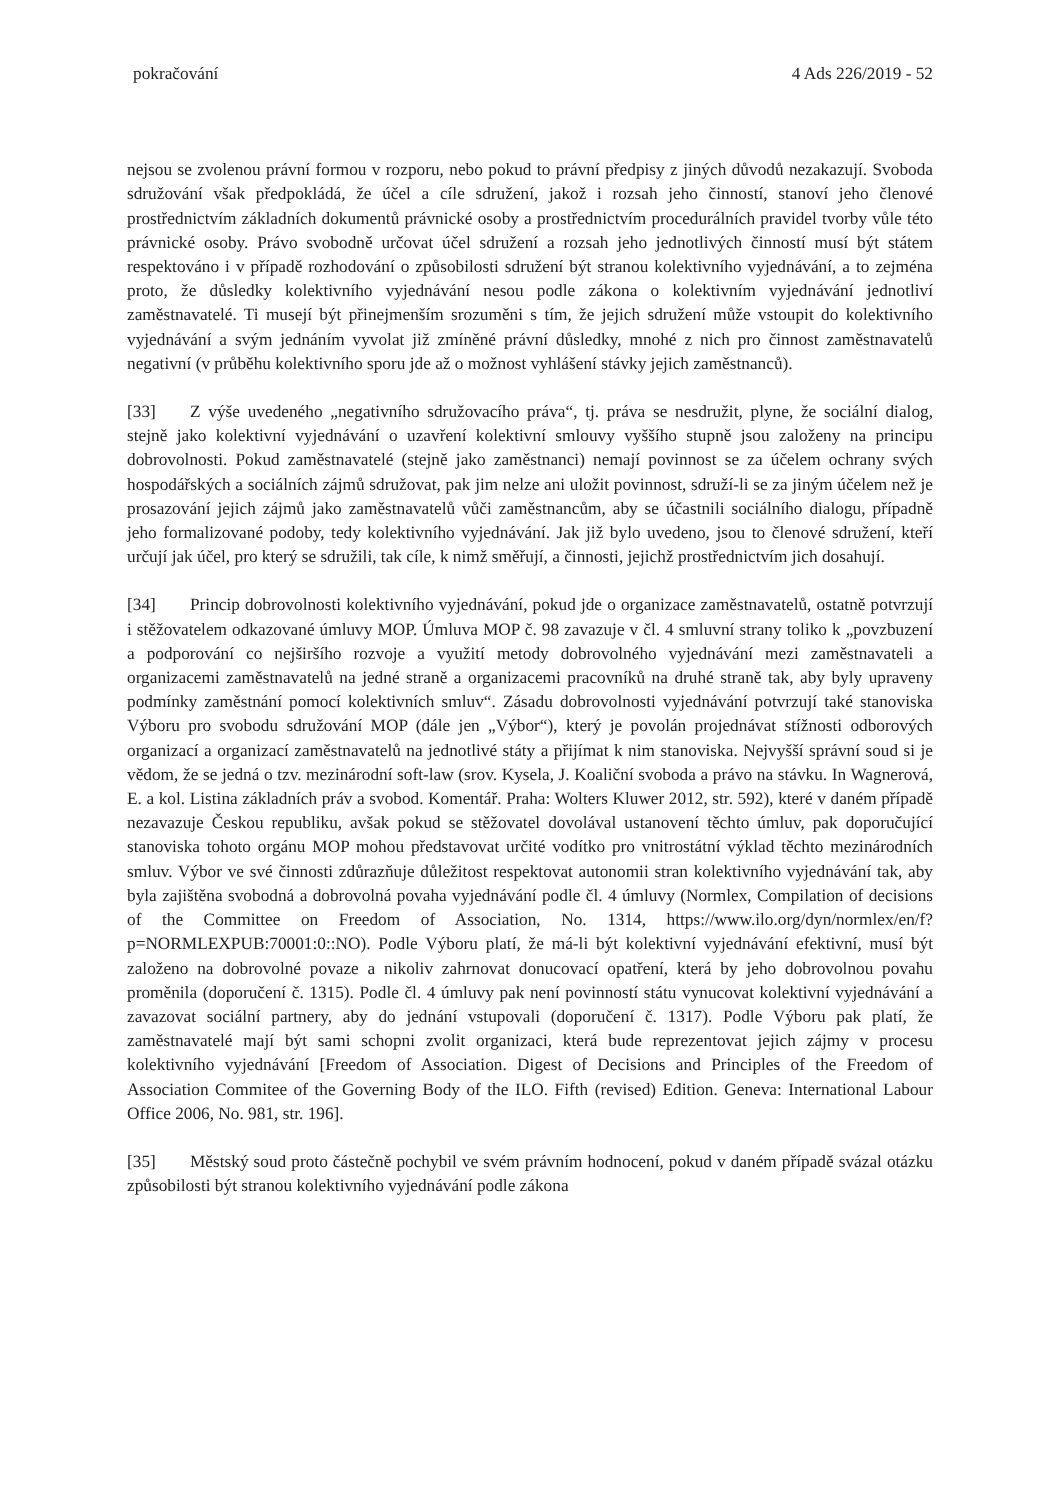pokračování 4 Ads 226/2019 - 52
nejsou se zvolenou právní formou v rozporu, nebo pokud to právní předpisy z jiných důvodů nezakazují. Svoboda sdružování však předpokládá, že účel a cíle sdružení, jakož i rozsah jeho činností, stanoví jeho členové prostřednictvím základních dokumentů právnické osoby a prostřednictvím procedurálních pravidel tvorby vůle této právnické osoby. Právo svobodně určovat účel sdružení a rozsah jeho jednotlivých činností musí být státem respektováno i v případě rozhodování o způsobilosti sdružení být stranou kolektivního vyjednávání, a to zejména proto, že důsledky kolektivního vyjednávání nesou podle zákona o kolektivním vyjednávání jednotliví zaměstnavatelé. Ti musejí být přinejmenším srozuměni s tím, že jejich sdružení může vstoupit do kolektivního vyjednávání a svým jednáním vyvolat již zmíněné právní důsledky, mnohé z nich pro činnost zaměstnavatelů negativní (v průběhu kolektivního sporu jde až o možnost vyhlášení stávky jejich zaměstnanců).
[33] Z výše uvedeného „negativního sdružovacího práva“, tj. práva se nesdružit, plyne, že sociální dialog, stejně jako kolektivní vyjednávání o uzavření kolektivní smlouvy vyššího stupně jsou založeny na principu dobrovolnosti. Pokud zaměstnavatelé (stejně jako zaměstnanci) nemají povinnost se za účelem ochrany svých hospodářských a sociálních zájmů sdružovat, pak jim nelze ani uložit povinnost, sdruží-li se za jiným účelem než je prosazování jejich zájmů jako zaměstnavatelů vůči zaměstnancům, aby se účastnili sociálního dialogu, případně jeho formalizované podoby, tedy kolektivního vyjednávání. Jak již bylo uvedeno, jsou to členové sdružení, kteří určují jak účel, pro který se sdružili, tak cíle, k nimž směřují, a činnosti, jejichž prostřednictvím jich dosahují.
[34] Princip dobrovolnosti kolektivního vyjednávání, pokud jde o organizace zaměstnavatelů, ostatně potvrzují i stěžovatelem odkazované úmluvy MOP. Úmluva MOP č. 98 zavazuje v čl. 4 smluvní strany toliko k „povzbuzení a podporování co nejširšího rozvoje a využití metody dobrovolného vyjednávání mezi zaměstnavateli a organizacemi zaměstnavatelů na jedné straně a organizacemi pracovníků na druhé straně tak, aby byly upraveny podmínky zaměstnání pomocí kolektivních smluv“. Zásadu dobrovolnosti vyjednávání potvrzují také stanoviska Výboru pro svobodu sdružování MOP (dále jen „Výbor“), který je povolán projednávat stížnosti odborových organizací a organizací zaměstnavatelů na jednotlivé státy a přijímat k nim stanoviska. Nejvyšší správní soud si je vědom, že se jedná o tzv. mezinárodní soft-law (srov. Kysela, J. Koaliční svoboda a právo na stávku. In Wagnerová, E. a kol. Listina základních práv a svobod. Komentář. Praha: Wolters Kluwer 2012, str. 592), které v daném případě nezavazuje Českou republiku, avšak pokud se stěžovatel dovolával ustanovení těchto úmluv, pak doporučující stanoviska tohoto orgánu MOP mohou představovat určité vodítko pro vnitrostátní výklad těchto mezinárodních smluv. Výbor ve své činnosti zdůrazňuje důležitost respektovat autonomii stran kolektivního vyjednávání tak, aby byla zajištěna svobodná a dobrovolná povaha vyjednávání podle čl. 4 úmluvy (Normlex, Compilation of decisions of the Committee on Freedom of Association, No. 1314, https://www.ilo.org/dyn/normlex/en/f?p=NORMLEXPUB:70001:0::NO). Podle Výboru platí, že má-li být kolektivní vyjednávání efektivní, musí být založeno na dobrovolné povaze a nikoliv zahrnovat donucovací opatření, která by jeho dobrovolnou povahu proměnila (doporučení č. 1315). Podle čl. 4 úmluvy pak není povinností státu vynucovat kolektivní vyjednávání a zavazovat sociální partnery, aby do jednání vstupovali (doporučení č. 1317). Podle Výboru pak platí, že zaměstnavatelé mají být sami schopni zvolit organizaci, která bude reprezentovat jejich zájmy v procesu kolektivního vyjednávání [Freedom of Association. Digest of Decisions and Principles of the Freedom of Association Commitee of the Governing Body of the ILO. Fifth (revised) Edition. Geneva: International Labour Office 2006, No. 981, str. 196].
[35] Městský soud proto částečně pochybil ve svém právním hodnocení, pokud v daném případě svázal otázku způsobilosti být stranou kolektivního vyjednávání podle zákona